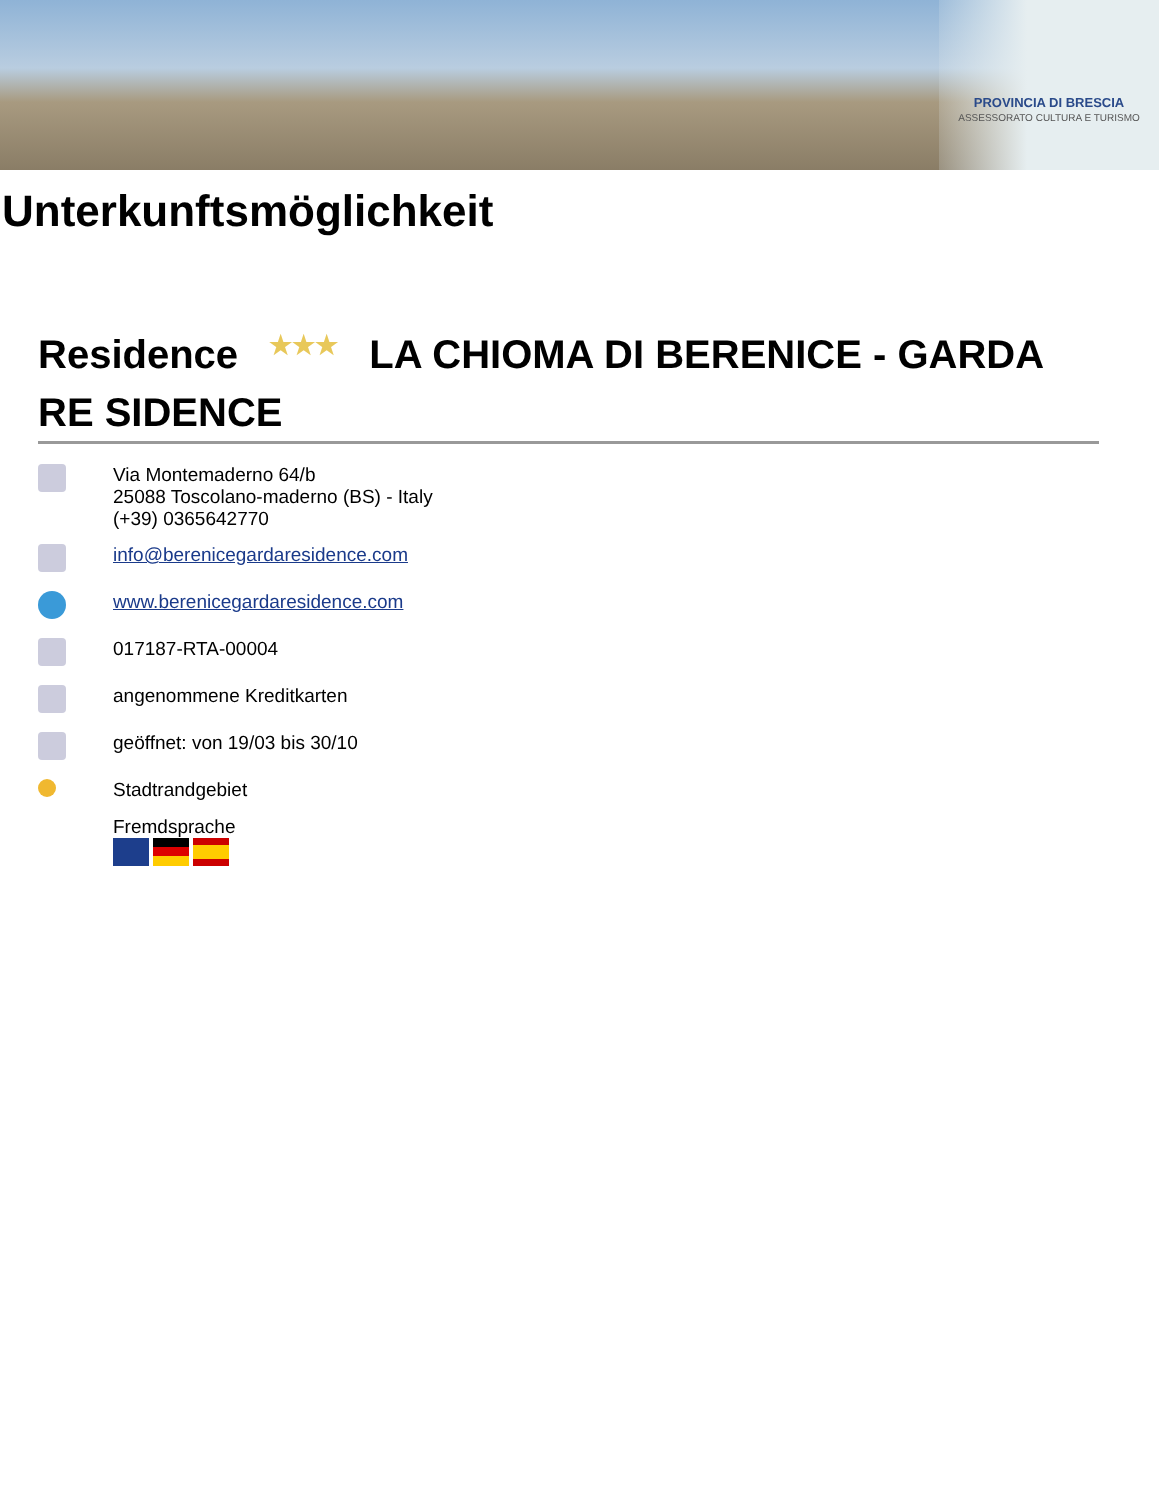PROVINCIA DI BRESCIA
ASSESSORATO CULTURA E TURISMO
Unterkunftsmöglichkeit
Residence ★★★ LA CHIOMA DI BERENICE - GARDA RE SIDENCE
Via Montemaderno 64/b
25088 Toscolano-maderno (BS) - Italy
(+39) 0365642770
info@berenicegardaresidence.com
www.berenicegardaresidence.com
017187-RTA-00004
angenommene Kreditkarten
geöffnet: von 19/03 bis 30/10
Stadtrandgebiet
Fremdsprache